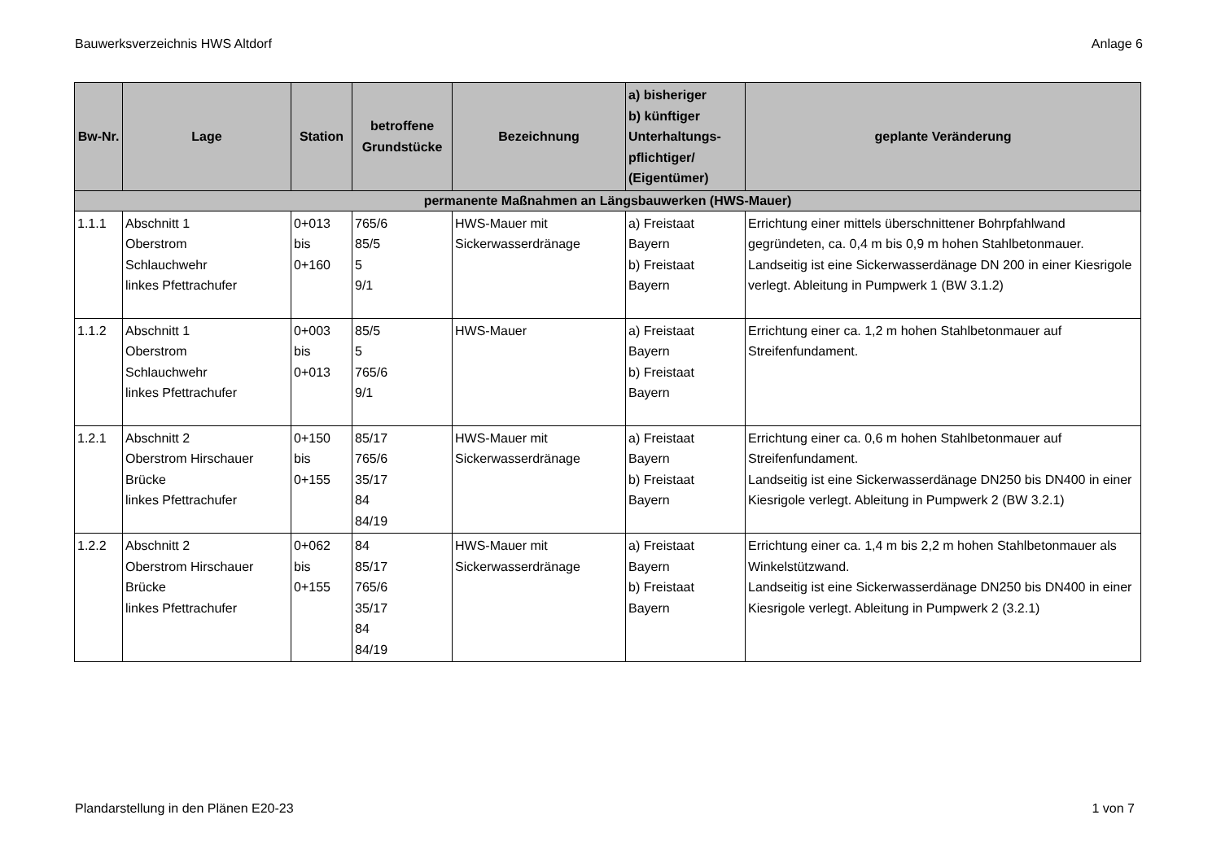Bauwerksverzeichnis HWS Altdorf Anlage 6
| Bw-Nr. | Lage | Station | betroffene Grundstücke | Bezeichnung | a) bisheriger b) künftiger Unterhaltungs- pflichtiger/ (Eigentümer) | geplante Veränderung |
| --- | --- | --- | --- | --- | --- | --- |
| permanente Maßnahmen an Längsbauwerken (HWS-Mauer) | | | | | | |
| 1.1.1 | Abschnitt 1 Oberstrom Schlauchwehr linkes Pfettrachufer | 0+013 bis 0+160 | 765/6 85/5 5 9/1 | HWS-Mauer mit Sickerwasserdränage | a) Freistaat Bayern b) Freistaat Bayern | Errichtung einer mittels überschnittener Bohrpfahlwand gegründeten, ca. 0,4 m bis 0,9 m hohen Stahlbetonmauer. Landseitig ist eine Sickerwasserdänage DN 200 in einer Kiesrigole verlegt. Ableitung in Pumpwerk 1 (BW 3.1.2) |
| 1.1.2 | Abschnitt 1 Oberstrom Schlauchwehr linkes Pfettrachufer | 0+003 bis 0+013 | 85/5 5 765/6 9/1 | HWS-Mauer | a) Freistaat Bayern b) Freistaat Bayern | Errichtung einer ca. 1,2 m hohen Stahlbetonmauer auf Streifenfundament. |
| 1.2.1 | Abschnitt 2 Oberstrom Hirschauer Brücke linkes Pfettrachufer | 0+150 bis 0+155 | 85/17 765/6 35/17 84 84/19 | HWS-Mauer mit Sickerwasserdränage | a) Freistaat Bayern b) Freistaat Bayern | Errichtung einer ca. 0,6 m hohen Stahlbetonmauer auf Streifenfundament. Landseitig ist eine Sickerwasserdänage DN250 bis DN400 in einer Kiesrigole verlegt. Ableitung in Pumpwerk 2 (BW 3.2.1) |
| 1.2.2 | Abschnitt 2 Oberstrom Hirschauer Brücke linkes Pfettrachufer | 0+062 bis 0+155 | 84 85/17 765/6 35/17 84 84/19 | HWS-Mauer mit Sickerwasserdränage | a) Freistaat Bayern b) Freistaat Bayern | Errichtung einer ca. 1,4 m bis 2,2 m hohen Stahlbetonmauer als Winkelstützwand. Landseitig ist eine Sickerwasserdänage DN250 bis DN400 in einer Kiesrigole verlegt. Ableitung in Pumpwerk 2 (3.2.1) |
Plandarstellung in den Plänen E20-23 1 von 7